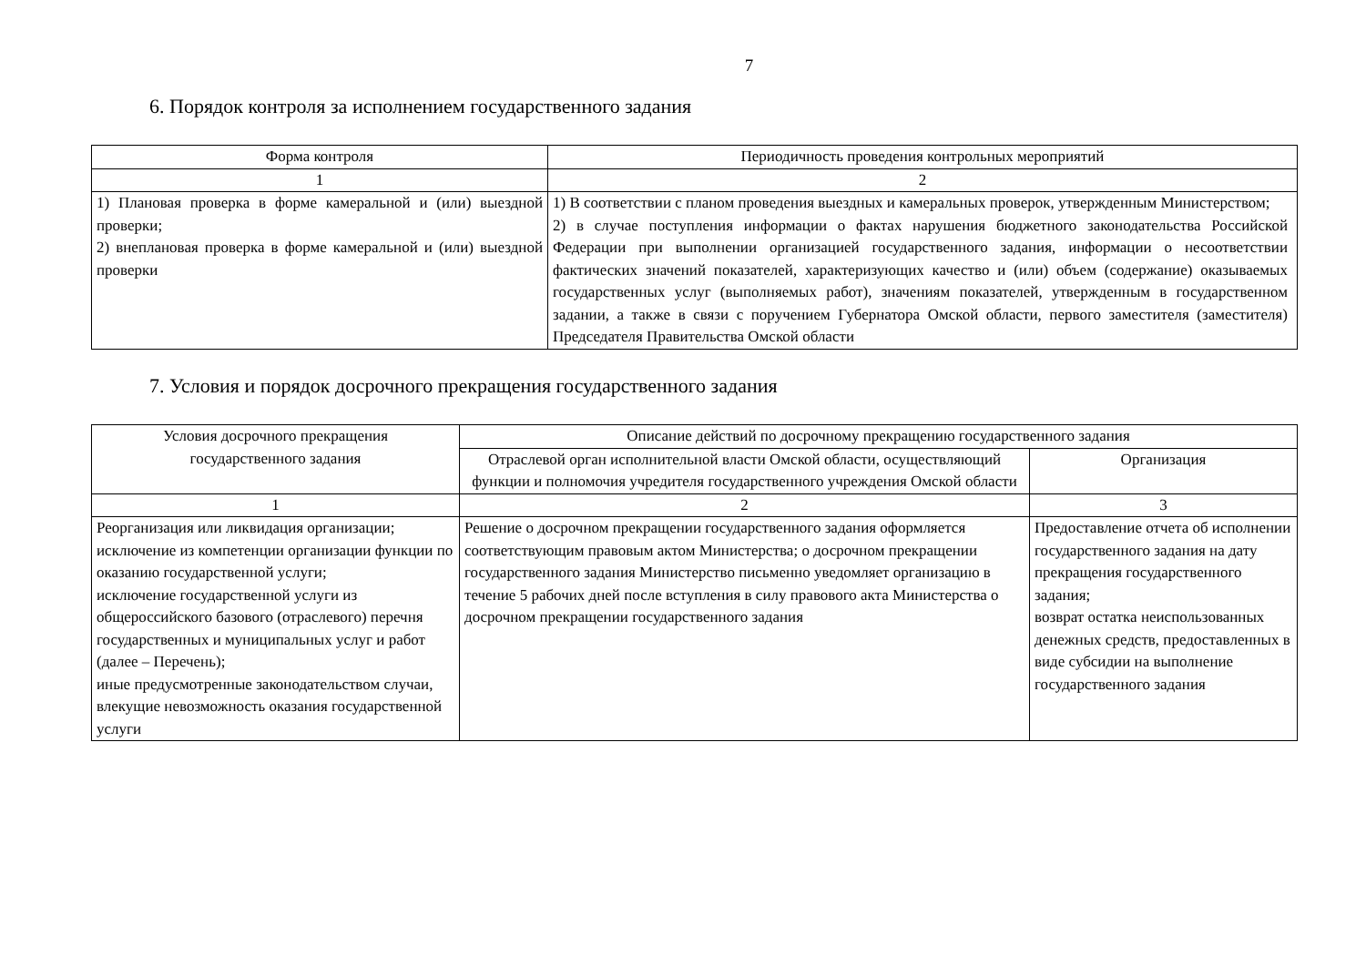7
6. Порядок контроля за исполнением государственного задания
| Форма контроля | Периодичность проведения контрольных мероприятий |
| --- | --- |
| 1 | 2 |
| 1) Плановая проверка в форме камеральной и (или) выездной проверки; 2) внеплановая проверка в форме камеральной и (или) выездной проверки | 1) В соответствии с планом проведения выездных и камеральных проверок, утвержденным Министерством; 2) в случае поступления информации о фактах нарушения бюджетного законодательства Российской Федерации при выполнении организацией государственного задания, информации о несоответствии фактических значений показателей, характеризующих качество и (или) объем (содержание) оказываемых государственных услуг (выполняемых работ), значениям показателей, утвержденным в государственном задании, а также в связи с поручением Губернатора Омской области, первого заместителя (заместителя) Председателя Правительства Омской области |
7. Условия и порядок досрочного прекращения государственного задания
| Условия досрочного прекращения государственного задания | Описание действий по досрочному прекращению государственного задания | |
| --- | --- | --- |
| | Отраслевой орган исполнительной власти Омской области, осуществляющий функции и полномочия учредителя государственного учреждения Омской области | Организация |
| 1 | 2 | 3 |
| Реорганизация или ликвидация организации; исключение из компетенции организации функции по оказанию государственной услуги; исключение государственной услуги из общероссийского базового (отраслевого) перечня государственных и муниципальных услуг и работ (далее – Перечень); иные предусмотренные законодательством случаи, влекущие невозможность оказания государственной услуги | Решение о досрочном прекращении государственного задания оформляется соответствующим правовым актом Министерства; о досрочном прекращении государственного задания Министерство письменно уведомляет организацию в течение 5 рабочих дней после вступления в силу правового акта Министерства о досрочном прекращении государственного задания | Предоставление отчета об исполнении государственного задания на дату прекращения государственного задания; возврат остатка неиспользованных денежных средств, предоставленных в виде субсидии на выполнение государственного задания |